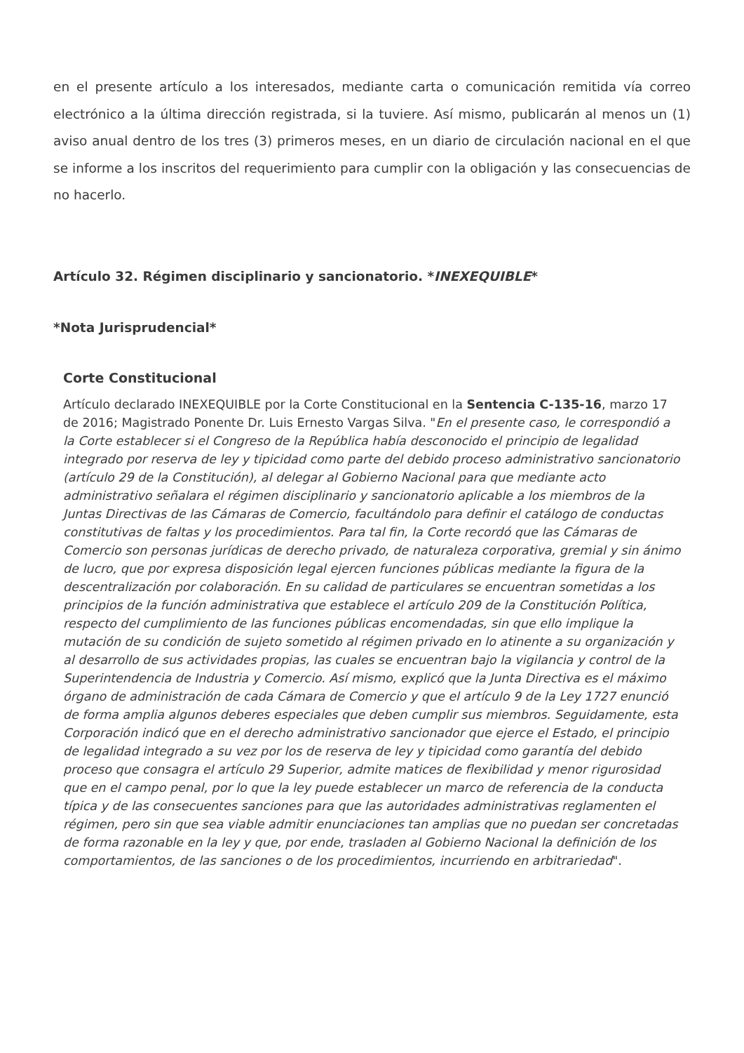en el presente artículo a los interesados, mediante carta o comunicación remitida vía correo electrónico a la última dirección registrada, si la tuviere. Así mismo, publicarán al menos un (1) aviso anual dentro de los tres (3) primeros meses, en un diario de circulación nacional en el que se informe a los inscritos del requerimiento para cumplir con la obligación y las consecuencias de no hacerlo.
Artículo 32. Régimen disciplinario y sancionatorio. *INEXEQUIBLE*
*Nota Jurisprudencial*
Corte Constitucional
Artículo declarado INEXEQUIBLE por la Corte Constitucional en la Sentencia C-135-16, marzo 17 de 2016; Magistrado Ponente Dr. Luis Ernesto Vargas Silva. "En el presente caso, le correspondió a la Corte establecer si el Congreso de la República había desconocido el principio de legalidad integrado por reserva de ley y tipicidad como parte del debido proceso administrativo sancionatorio (artículo 29 de la Constitución), al delegar al Gobierno Nacional para que mediante acto administrativo señalara el régimen disciplinario y sancionatorio aplicable a los miembros de la Juntas Directivas de las Cámaras de Comercio, facultándolo para definir el catálogo de conductas constitutivas de faltas y los procedimientos. Para tal fin, la Corte recordó que las Cámaras de Comercio son personas jurídicas de derecho privado, de naturaleza corporativa, gremial y sin ánimo de lucro, que por expresa disposición legal ejercen funciones públicas mediante la figura de la descentralización por colaboración. En su calidad de particulares se encuentran sometidas a los principios de la función administrativa que establece el artículo 209 de la Constitución Política, respecto del cumplimiento de las funciones públicas encomendadas, sin que ello implique la mutación de su condición de sujeto sometido al régimen privado en lo atinente a su organización y al desarrollo de sus actividades propias, las cuales se encuentran bajo la vigilancia y control de la Superintendencia de Industria y Comercio. Así mismo, explicó que la Junta Directiva es el máximo órgano de administración de cada Cámara de Comercio y que el artículo 9 de la Ley 1727 enunció de forma amplia algunos deberes especiales que deben cumplir sus miembros. Seguidamente, esta Corporación indicó que en el derecho administrativo sancionador que ejerce el Estado, el principio de legalidad integrado a su vez por los de reserva de ley y tipicidad como garantía del debido proceso que consagra el artículo 29 Superior, admite matices de flexibilidad y menor rigurosidad que en el campo penal, por lo que la ley puede establecer un marco de referencia de la conducta típica y de las consecuentes sanciones para que las autoridades administrativas reglamenten el régimen, pero sin que sea viable admitir enunciaciones tan amplias que no puedan ser concretadas de forma razonable en la ley y que, por ende, trasladen al Gobierno Nacional la definición de los comportamientos, de las sanciones o de los procedimientos, incurriendo en arbitrariedad".